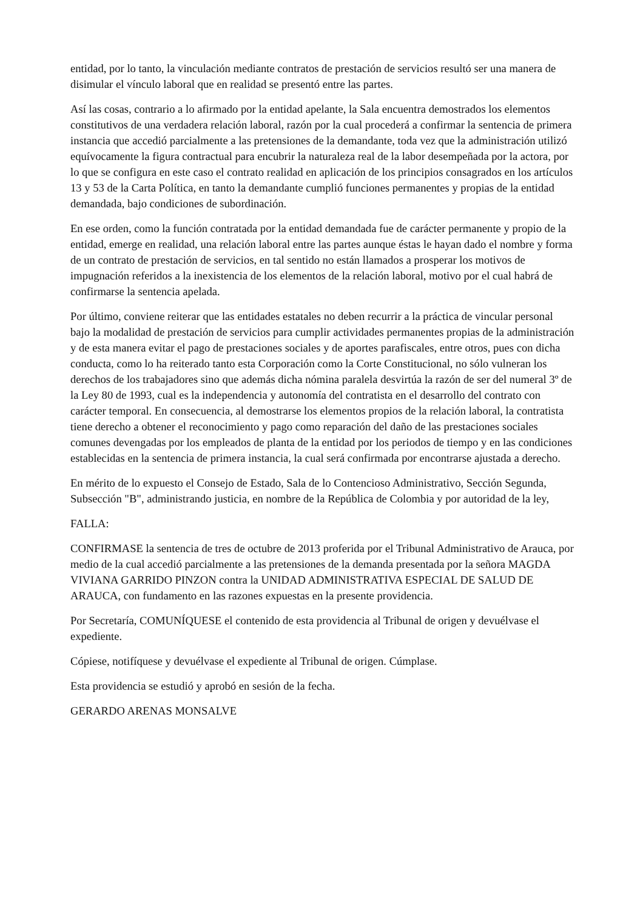entidad, por lo tanto, la vinculación mediante contratos de prestación de servicios resultó ser una manera de disimular el vínculo laboral que en realidad se presentó entre las partes.
Así las cosas, contrario a lo afirmado por la entidad apelante, la Sala encuentra demostrados los elementos constitutivos de una verdadera relación laboral, razón por la cual procederá a confirmar la sentencia de primera instancia que accedió parcialmente a las pretensiones de la demandante, toda vez que la administración utilizó equívocamente la figura contractual para encubrir la naturaleza real de la labor desempeñada por la actora, por lo que se configura en este caso el contrato realidad en aplicación de los principios consagrados en los artículos 13 y 53 de la Carta Política, en tanto la demandante cumplió funciones permanentes y propias de la entidad demandada, bajo condiciones de subordinación.
En ese orden, como la función contratada por la entidad demandada fue de carácter permanente y propio de la entidad, emerge en realidad, una relación laboral entre las partes aunque éstas le hayan dado el nombre y forma de un contrato de prestación de servicios, en tal sentido no están llamados a prosperar los motivos de impugnación referidos a la inexistencia de los elementos de la relación laboral, motivo por el cual habrá de confirmarse la sentencia apelada.
Por último, conviene reiterar que las entidades estatales no deben recurrir a la práctica de vincular personal bajo la modalidad de prestación de servicios para cumplir actividades permanentes propias de la administración y de esta manera evitar el pago de prestaciones sociales y de aportes parafiscales, entre otros, pues con dicha conducta, como lo ha reiterado tanto esta Corporación como la Corte Constitucional, no sólo vulneran los derechos de los trabajadores sino que además dicha nómina paralela desvirtúa la razón de ser del numeral 3º de la Ley 80 de 1993, cual es la independencia y autonomía del contratista en el desarrollo del contrato con carácter temporal. En consecuencia, al demostrarse los elementos propios de la relación laboral, la contratista tiene derecho a obtener el reconocimiento y pago como reparación del daño de las prestaciones sociales comunes devengadas por los empleados de planta de la entidad por los periodos de tiempo y en las condiciones establecidas en la sentencia de primera instancia, la cual será confirmada por encontrarse ajustada a derecho.
En mérito de lo expuesto el Consejo de Estado, Sala de lo Contencioso Administrativo, Sección Segunda, Subsección "B", administrando justicia, en nombre de la República de Colombia y por autoridad de la ley,
FALLA:
CONFIRMASE la sentencia de tres de octubre de 2013 proferida por el Tribunal Administrativo de Arauca, por medio de la cual accedió parcialmente a las pretensiones de la demanda presentada por la señora MAGDA VIVIANA GARRIDO PINZON contra la UNIDAD ADMINISTRATIVA ESPECIAL DE SALUD DE ARAUCA, con fundamento en las razones expuestas en la presente providencia.
Por Secretaría, COMUNÍQUESE el contenido de esta providencia al Tribunal de origen y devuélvase el expediente.
Cópiese, notifíquese y devuélvase el expediente al Tribunal de origen. Cúmplase.
Esta providencia se estudió y aprobó en sesión de la fecha.
GERARDO ARENAS MONSALVE